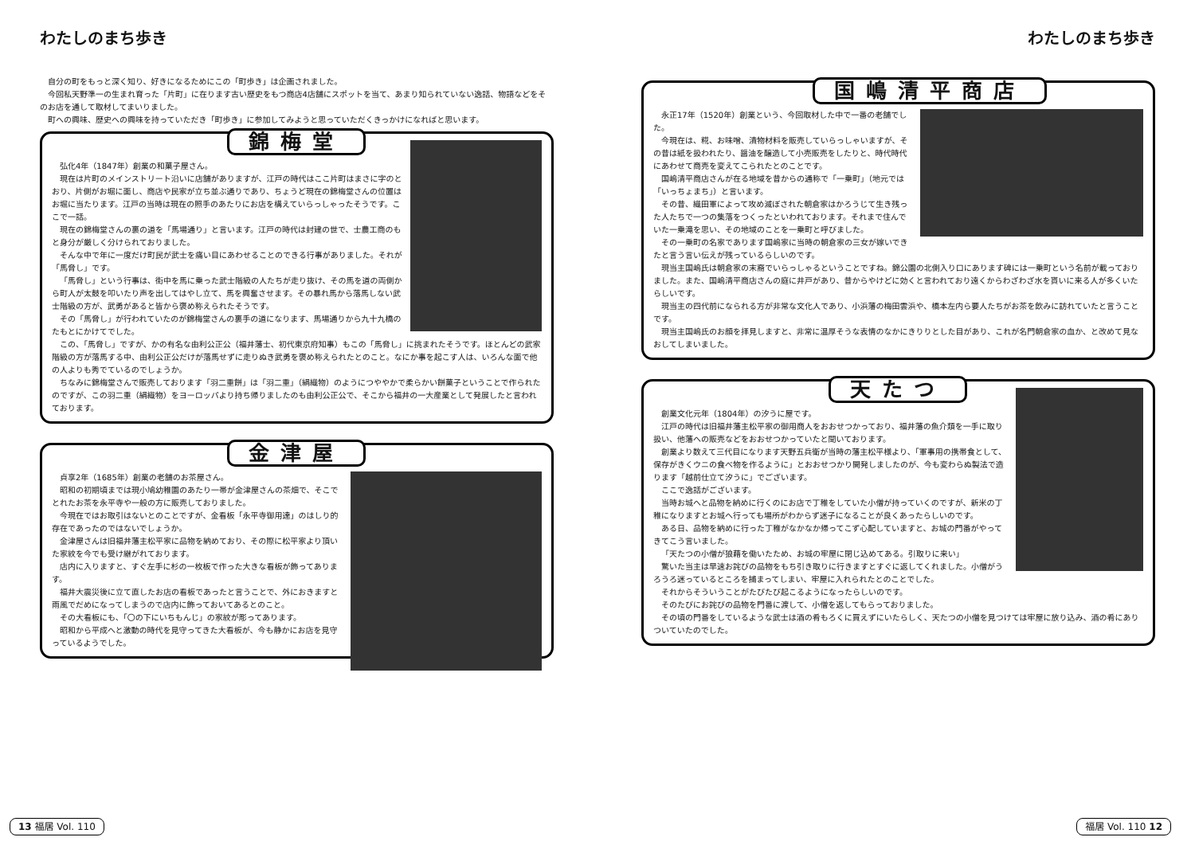わたしのまち歩き
自分の町をもっと深く知り、好きになるためにこの「町歩き」は企画されました。
今回私天野準一の生まれ育った「片町」に在ります古い歴史をもつ商店4店舗にスポットを当て、あまり知られていない逸話、物語などをそのお店を通して取材してまいりました。
町への興味、歴史への興味を持っていただき「町歩き」に参加してみようと思っていただくきっかけになればと思います。
錦梅堂
弘化4年（1847年）創業の和菓子屋さん。
現在は片町のメインストリート沿いに店舗がありますが、江戸の時代はここ片町はまさに字のとおり、片側がお堀に面し、商店や民家が立ち並ぶ通りであり、ちょうど現在の錦梅堂さんの位置はお堀に当たります。江戸の当時は現在の照手のあたりにお店を構えていらっしゃったそうです。ここで一話。
現在の錦梅堂さんの裏の道を「馬場通り」と言います。江戸の時代は封建の世で、士農工商のもと身分が厳しく分けられておりました。
そんな中で年に一度だけ町民が武士を痛い目にあわせることのできる行事がありました。それが「馬脅し」です。
「馬脅し」という行事は、街中を馬に乗った武士階級の人たちが走り抜け、その馬を道の両側から町人が太鼓を叩いたり声を出してはやし立て、馬を興奮させます。その暴れ馬から落馬しない武士階級の方が、武勇があると皆から褒め称えられたそうです。
その「馬脅し」が行われていたのが錦梅堂さんの裏手の道になります、馬場通りから九十九橋のたもとにかけてでした。
この、「馬脅し」ですが、かの有名な由利公正公（福井藩士、初代東京府知事）もこの「馬脅し」に挑まれたそうです。ほとんどの武家階級の方が落馬する中、由利公正公だけが落馬せずに走りぬき武勇を褒め称えられたとのこと。なにか事を起こす人は、いろんな面で他の人よりも秀でているのでしょうか。
ちなみに錦梅堂さんで販売しております「羽二重餅」は「羽二重」（絹織物）のようにつややかで柔らかい餅菓子ということで作られたのですが、この羽二重（絹織物）をヨーロッパより持ち帰りましたのも由利公正公で、そこから福井の一大産業として発展したと言われております。
金津屋
貞享2年（1685年）創業の老舗のお茶屋さん。
昭和の初期頃までは現小鳩幼稚園のあたり一帯が金津屋さんの茶畑で、そこでとれたお茶を永平寺や一般の方に販売しておりました。
今現在ではお取引はないとのことですが、金看板「永平寺御用達」のはしり的存在であったのではないでしょうか。
金津屋さんは旧福井藩主松平家に品物を納めており、その際に松平家より頂いた家紋を今でも受け継がれております。
店内に入りますと、すぐ左手に杉の一枚板で作った大きな看板が飾ってあります。
福井大震災後に立て直したお店の看板であったと言うことで、外におきますと雨風でだめになってしまうので店内に飾っておいてあるとのこと。
その大看板にも、「〇の下にいちもんじ」の家紋が彫ってあります。
昭和から平成へと激動の時代を見守ってきた大看板が、今も静かにお店を見守っているようでした。
13 福居 Vol. 110
わたしのまち歩き
国嶋清平商店
永正17年（1520年）創業という、今回取材した中で一番の老舗でした。
今現在は、糀、お味噌、漬物材料を販売していらっしゃいますが、その昔は紙を扱われたり、醤油を醸造して小売販売をしたりと、時代時代にあわせて商売を変えてこられたとのことです。
国嶋清平商店さんが在る地域を昔からの通称で「一乗町」（地元では「いっちょまち」）と言います。
その昔、織田軍によって攻め滅ぼされた朝倉家はかろうじて生き残った人たちで一つの集落をつくったといわれております。それまで住んでいた一乗滝を思い、その地域のことを一乗町と呼びました。
その一乗町の名家であります国嶋家に当時の朝倉家の三女が嫁いできたと言う言い伝えが残っているらしいのです。
現当主国嶋氏は朝倉家の末裔でいらっしゃるということですね。錦公園の北側入り口にあります碑には一乗町という名前が載っておりました。また、国嶋清平商店さんの庭に井戸があり、昔からやけどに効くと言われており遠くからわざわざ水を貰いに来る人が多くいたらしいです。
現当主の四代前になられる方が非常な文化人であり、小浜藩の梅田雲浜や、橋本左内ら要人たちがお茶を飲みに訪れていたと言うことです。
現当主国嶋氏のお顔を拝見しますと、非常に温厚そうな表情のなかにきりりとした目があり、これが名門朝倉家の血か、と改めて見なおしてしまいました。
天たつ
創業文化元年（1804年）の汐うに屋です。
江戸の時代は旧福井藩主松平家の御用商人をおおせつかっており、福井藩の魚介類を一手に取り扱い、他藩への販売などをおおせつかっていたと聞いております。
創業より数えて三代目になります天野五兵衛が当時の藩主松平様より、「軍事用の携帯食として、保存がきくウニの食べ物を作るように」とおおせつかり開発しましたのが、今も変わらぬ製法で造ります「越前仕立て汐うに」でございます。
ここで逸話がございます。
当時お城へと品物を納めに行くのにお店で丁稚をしていた小僧が持っていくのですが、新米の丁稚になりますとお城へ行っても場所がわからず迷子になることが良くあったらしいのです。
ある日、品物を納めに行った丁稚がなかなか帰ってこず心配していますと、お城の門番がやってきてこう言いました。
「天たつの小僧が狼藉を働いたため、お城の牢屋に閉じ込めてある。引取りに来い」
驚いた当主は早速お詫びの品物をもち引き取りに行きますとすぐに返してくれました。小僧がうろうろ迷っているところを捕まってしまい、牢屋に入れられたとのことでした。
それからそういうことがたびたび起こるようになったらしいのです。
そのたびにお詫びの品物を門番に渡して、小僧を返してもらっておりました。
その頃の門番をしているような武士は酒の肴もろくに買えずにいたらしく、天たつの小僧を見つけては牢屋に放り込み、酒の肴にありついていたのでした。
福居 Vol. 110 12